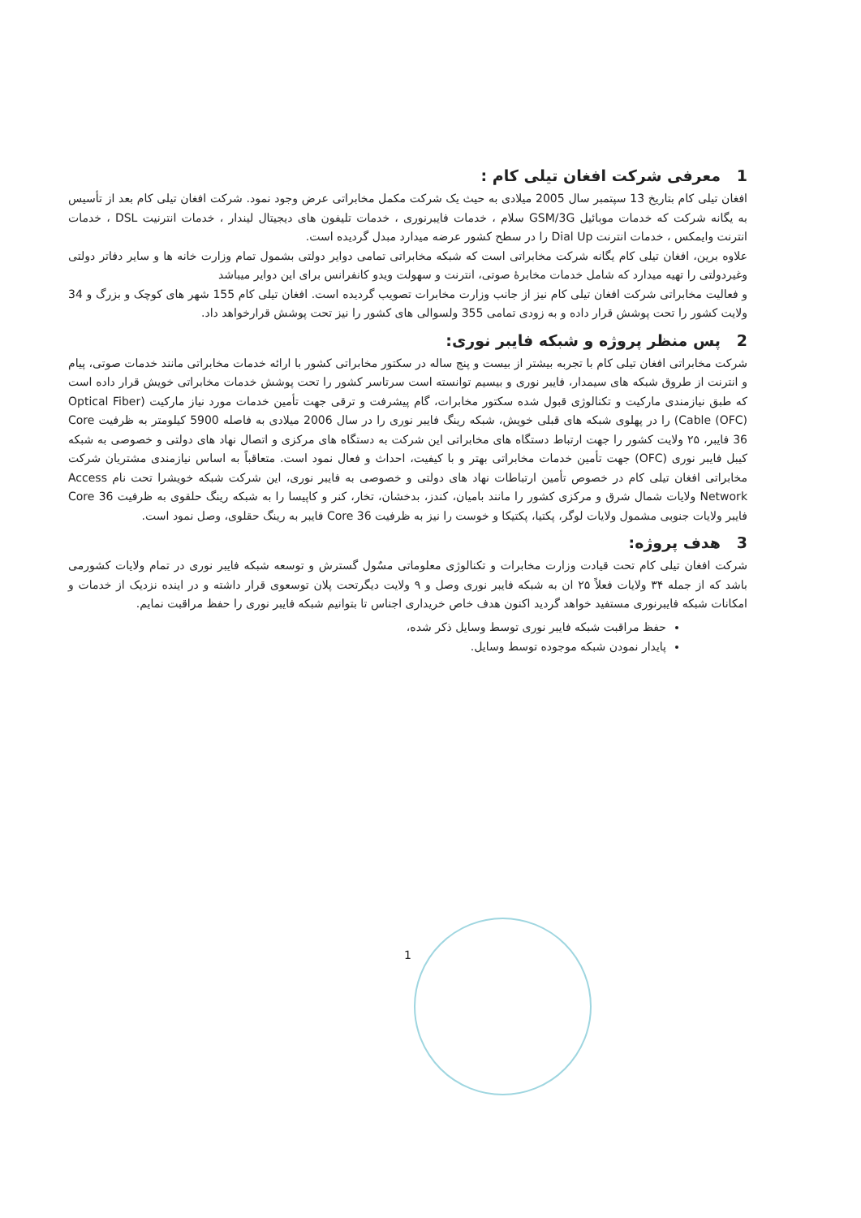1 معرفی شرکت افغان تیلی کام :
افغان تیلی کام بتاریخ 13 سپتمبر سال 2005 میلادی به حیث یک شرکت مکمل مخابراتی عرض وجود نمود. شرکت افغان تیلی کام بعد از تأسیس به یگانه شرکت که خدمات موبائیل GSM/3G سلام ، خدمات فایبرنوری ، خدمات تلیفون های دیجیتال لیندار ، خدمات انترنیت DSL ، خدمات انترنت وایمکس ، خدمات انترنت Dial Up را در سطح کشور عرضه میدارد مبدل گردیده است.
علاوه برین، افغان تیلی کام یگانه شرکت مخابراتی است که شبکه مخابراتی تمامی دوایر دولتی بشمول تمام وزارت خانه ها و سایر دفاتر دولتی وغیردولتی را تهیه میدارد که شامل خدمات مخابرهٔ صوتی، انترنت و سهولت ویدو کانفرانس برای این دوایر میباشد
و فعالیت مخابراتی شرکت افغان تیلی کام نیز از جانب وزارت مخابرات تصویب گردیده است. افغان تیلی کام 155 شهر های کوچک و بزرگ و 34 ولایت کشور را تحت پوشش قرار داده و به زودی تمامی 355 ولسوالی های کشور را نیز تحت پوشش قرارخواهد داد.
2 پس منظر پروژه و شبکه فایبر نوری:
شرکت مخابراتی افغان تیلی کام با تجربه بیشتر از بیست و پنج ساله در سکتور مخابراتی کشور با ارائه خدمات مخابراتی مانند خدمات صوتی، پیام و انترنت از طروق شبکه های سیمدار، فایبر نوری و بیسیم توانسته است سرتاسر کشور را تحت پوشش خدمات مخابراتی خویش قرار داده است که طبق نیازمندی مارکیت و تکنالوژی قبول شده سکتور مخابرات، گام پیشرفت و ترقی جهت تأمین خدمات مورد نیاز مارکیت (Optical Fiber Cable (OFC)) را در پهلوی شبکه های قبلی خویش، شبکه رینگ فایبر نوری را در سال 2006 میلادی به فاصله 5900 کیلومتر به ظرفیت Core 36 فایبر، ۲۵ ولایت کشور را جهت ارتباط دستگاه های مخابراتی این شرکت به دستگاه های مرکزی و اتصال نهاد های دولتی و خصوصی به شبکه کیبل فایبر نوری (OFC) جهت تأمین خدمات مخابراتی بهتر و با کیفیت، احداث و فعال نمود است. متعاقباً به اساس نیازمندی مشتریان شرکت مخابراتی افغان تیلی کام در خصوص تأمین ارتباطات نهاد های دولتی و خصوصی به فایبر نوری، این شرکت شبکه خویشرا تحت نام Access Network ولایات شمال شرق و مرکزی کشور را مانند بامیان، کندز، بدخشان، تخار، کنر و کاپیسا را به شبکه رینگ حلقوی به ظرفیت Core 36 فایبر ولایات جنوبی مشمول ولایات لوگر، پکتیا، پکتیکا و خوست را نیز به ظرفیت Core 36 فایبر به رینگ حقلوی، وصل نمود است.
3 هدف پروژه:
شرکت افغان تیلی کام تحت قیادت وزارت مخابرات و تکنالوژی معلوماتی مسٌول گسترش و توسعه شبکه فایبر نوری در تمام ولایات کشورمی باشد که از جمله ۳۴ ولایات فعلاً ۲۵ ان به شبکه فایبر نوری وصل و ۹ ولایت دیگرتحت پلان توسعوی قرار داشته و در اینده نزدیک از خدمات و امکانات شبکه فایبرنوری مستفید خواهد گردید اکنون هدف خاص خریداری اجناس تا بتوانیم شبکه فایبر نوری را حفظ مراقبت نمایم.
حفظ مراقبت شبکه فایبر نوری توسط وسایل ذکر شده،
پایدار نمودن شبکه موجوده توسط وسایل.
1